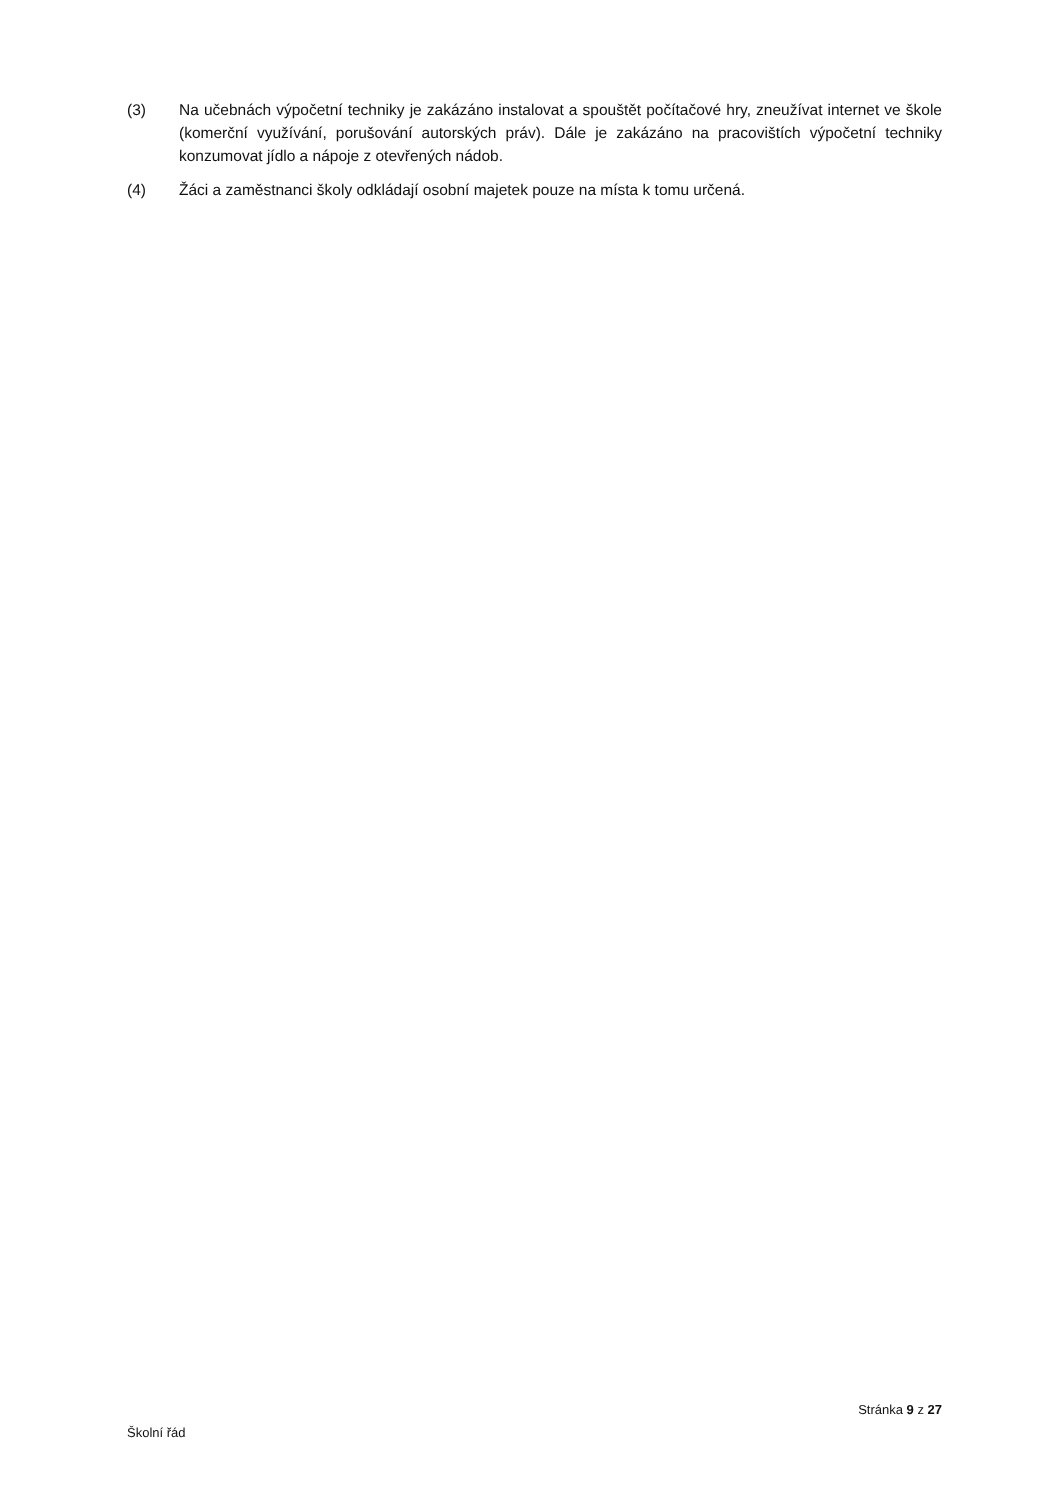(3) Na učebnách výpočetní techniky je zakázáno instalovat a spouštět počítačové hry, zneužívat internet ve škole (komerční využívání, porušování autorských práv). Dále je zakázáno na pracovištích výpočetní techniky konzumovat jídlo a nápoje z otevřených nádob.
(4) Žáci a zaměstnanci školy odkládají osobní majetek pouze na místa k tomu určená.
Stránka 9 z 27
Školní řád